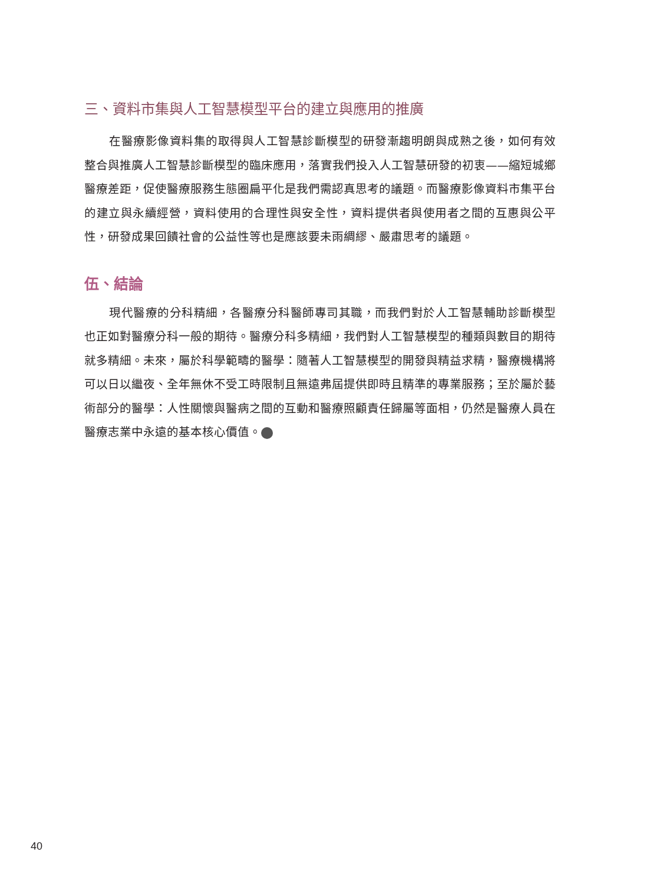三、資料市集與人工智慧模型平台的建立與應用的推廣
在醫療影像資料集的取得與人工智慧診斷模型的研發漸趨明朗與成熟之後，如何有效整合與推廣人工智慧診斷模型的臨床應用，落實我們投入人工智慧研發的初衷——縮短城鄉醫療差距，促使醫療服務生態圈扁平化是我們需認真思考的議題。而醫療影像資料市集平台的建立與永續經營，資料使用的合理性與安全性，資料提供者與使用者之間的互惠與公平性，研發成果回饋社會的公益性等也是應該要未雨綢繆、嚴肅思考的議題。
伍、結論
現代醫療的分科精細，各醫療分科醫師專司其職，而我們對於人工智慧輔助診斷模型也正如對醫療分科一般的期待。醫療分科多精細，我們對人工智慧模型的種類與數目的期待就多精細。未來，屬於科學範疇的醫學：隨著人工智慧模型的開發與精益求精，醫療機構將可以日以繼夜、全年無休不受工時限制且無遠弗屆提供即時且精準的專業服務；至於屬於藝術部分的醫學：人性關懷與醫病之間的互動和醫療照顧責任歸屬等面相，仍然是醫療人員在醫療志業中永遠的基本核心價值。
40